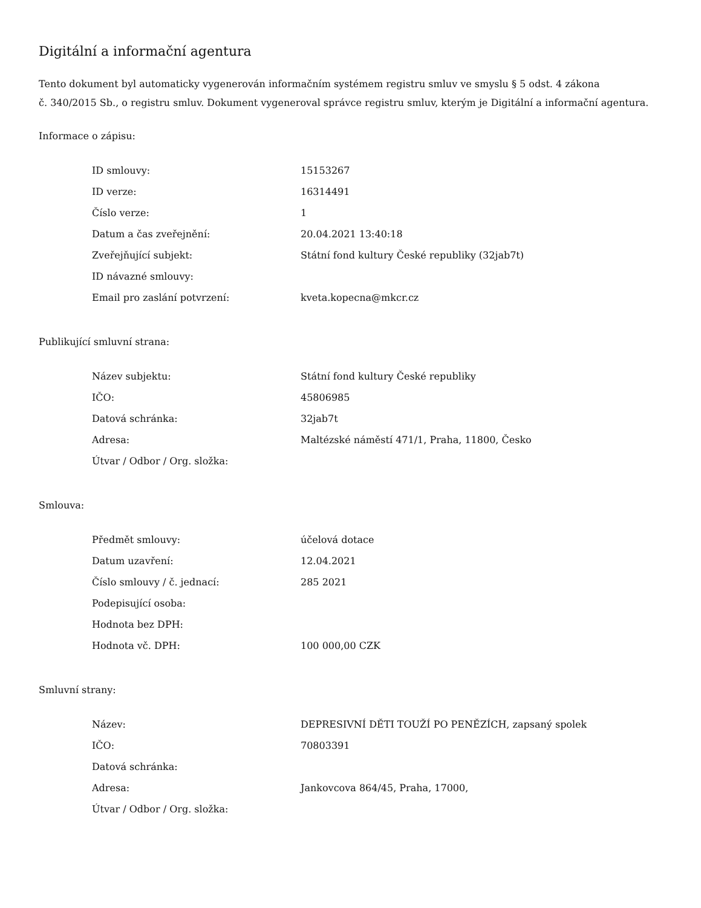Digitální a informační agentura
Tento dokument byl automaticky vygenerován informačním systémem registru smluv ve smyslu § 5 odst. 4 zákona
č. 340/2015 Sb., o registru smluv. Dokument vygeneroval správce registru smluv, kterým je Digitální a informační agentura.
Informace o zápisu:
| ID smlouvy: | 15153267 |
| ID verze: | 16314491 |
| Číslo verze: | 1 |
| Datum a čas zveřejnění: | 20.04.2021 13:40:18 |
| Zveřejňující subjekt: | Státní fond kultury České republiky (32jab7t) |
| ID návazné smlouvy: | |
| Email pro zaslání potvrzení: | kveta.kopecna@mkcr.cz |
Publikující smluvní strana:
| Název subjektu: | Státní fond kultury České republiky |
| IČO: | 45806985 |
| Datová schránka: | 32jab7t |
| Adresa: | Maltézské náměstí 471/1, Praha, 11800, Česko |
| Útvar / Odbor / Org. složka: | |
Smlouva:
| Předmět smlouvy: | účelová dotace |
| Datum uzavření: | 12.04.2021 |
| Číslo smlouvy / č. jednací: | 285 2021 |
| Podepisující osoba: | |
| Hodnota bez DPH: | |
| Hodnota vč. DPH: | 100 000,00 CZK |
Smluvní strany:
| Název: | DEPRESIVNÍ DĚTI TOUŽÍ PO PENĚZÍCH, zapsaný spolek |
| IČO: | 70803391 |
| Datová schránka: | |
| Adresa: | Jankovcova 864/45, Praha, 17000, |
| Útvar / Odbor / Org. složka: | |